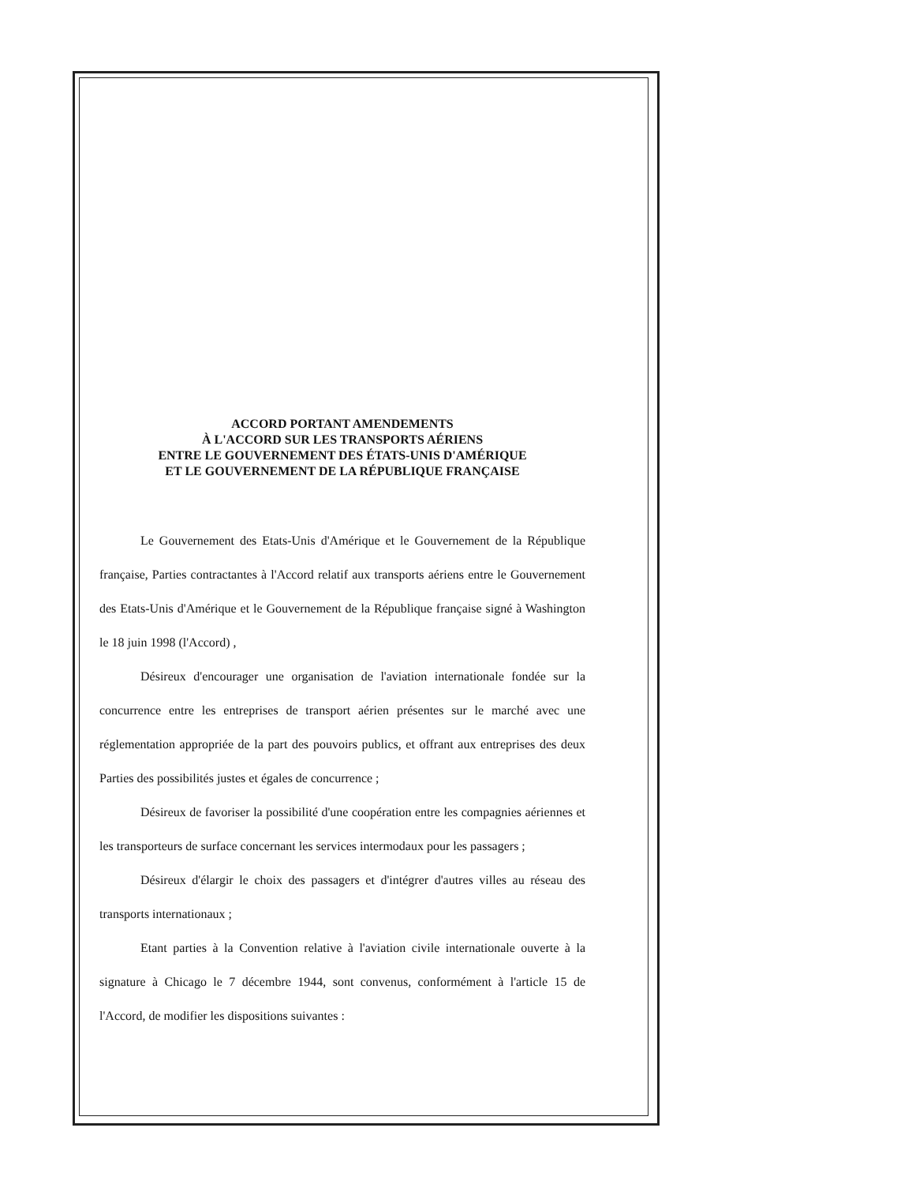ACCORD PORTANT AMENDEMENTS
À L'ACCORD SUR LES TRANSPORTS AÉRIENS
ENTRE LE GOUVERNEMENT DES ÉTATS-UNIS D'AMÉRIQUE
ET LE GOUVERNEMENT DE LA RÉPUBLIQUE FRANÇAISE
Le Gouvernement des Etats-Unis d'Amérique et le Gouvernement de la République française, Parties contractantes à l'Accord relatif aux transports aériens entre le Gouvernement des Etats-Unis d'Amérique et le Gouvernement de la République française signé à Washington le 18 juin 1998 (l'Accord) ,
Désireux d'encourager une organisation de l'aviation internationale fondée sur la concurrence entre les entreprises de transport aérien présentes sur le marché avec une réglementation appropriée de la part des pouvoirs publics, et offrant aux entreprises des deux Parties des possibilités justes et égales de concurrence ;
Désireux de favoriser la possibilité d'une coopération entre les compagnies aériennes et les transporteurs de surface concernant les services intermodaux pour les passagers ;
Désireux d'élargir le choix des passagers et d'intégrer d'autres villes au réseau des transports internationaux ;
Etant parties à la Convention relative à l'aviation civile internationale ouverte à la signature à Chicago le 7 décembre 1944, sont convenus, conformément à l'article 15 de l'Accord, de modifier les dispositions suivantes :